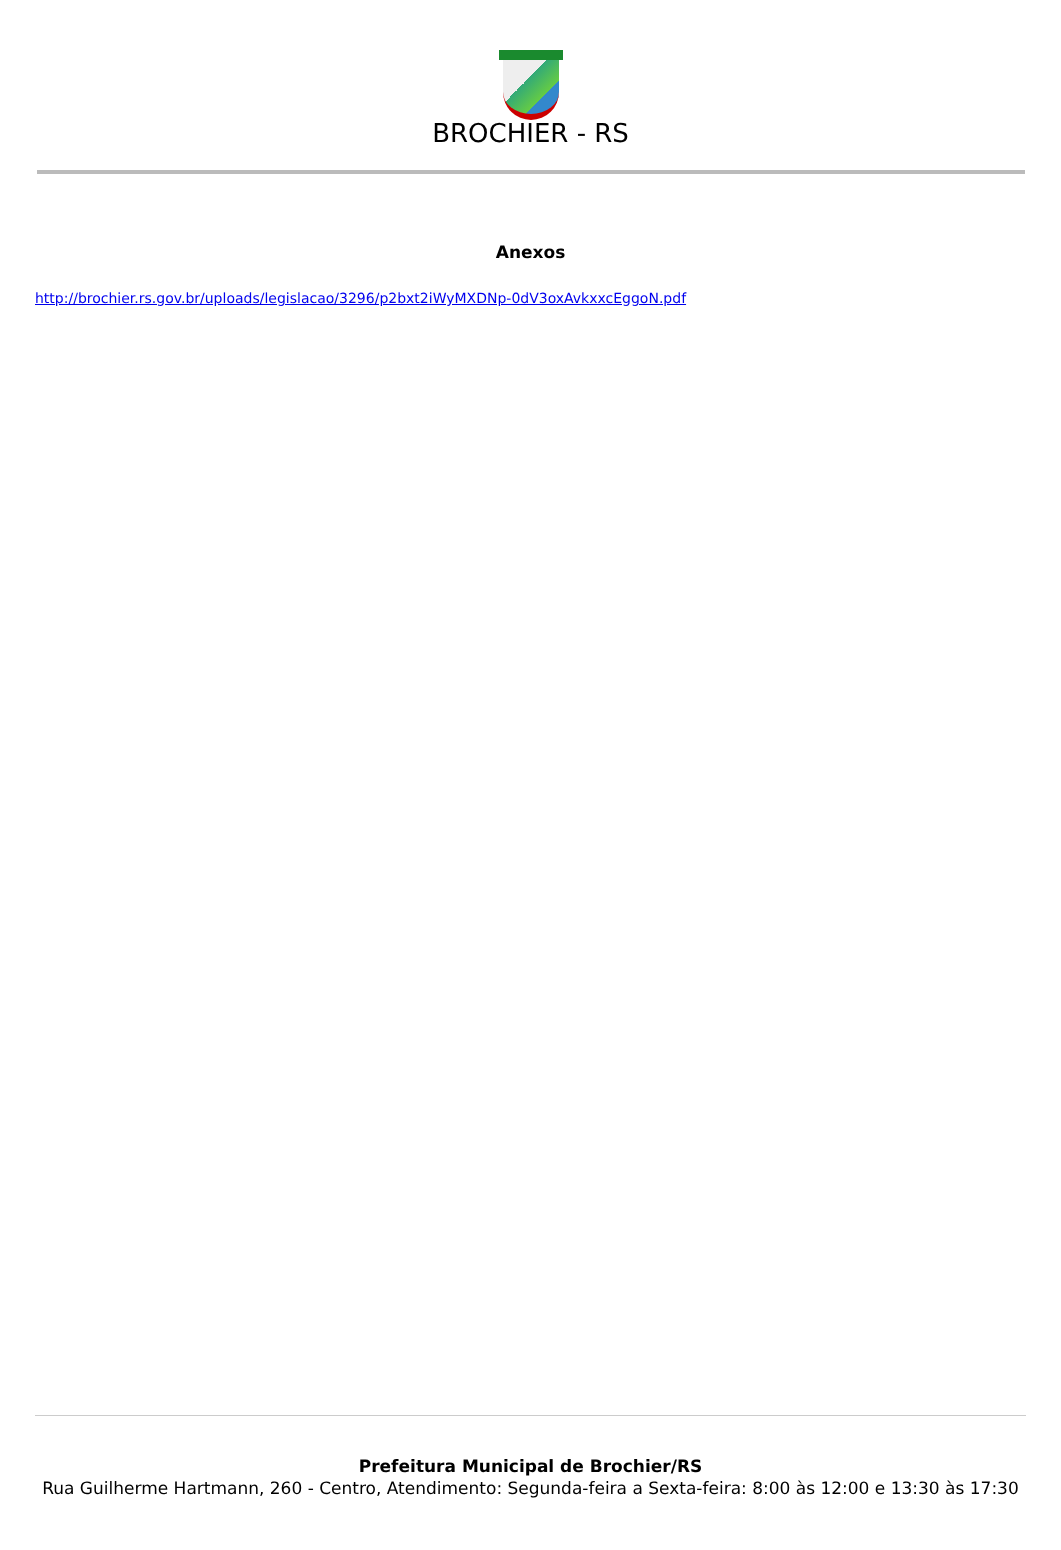BROCHIER - RS
Anexos
http://brochier.rs.gov.br/uploads/legislacao/3296/p2bxt2iWyMXDNp-0dV3oxAvkxxcEggoN.pdf
Prefeitura Municipal de Brochier/RS
Rua Guilherme Hartmann, 260 - Centro, Atendimento: Segunda-feira a Sexta-feira: 8:00 às 12:00 e 13:30 às 17:30